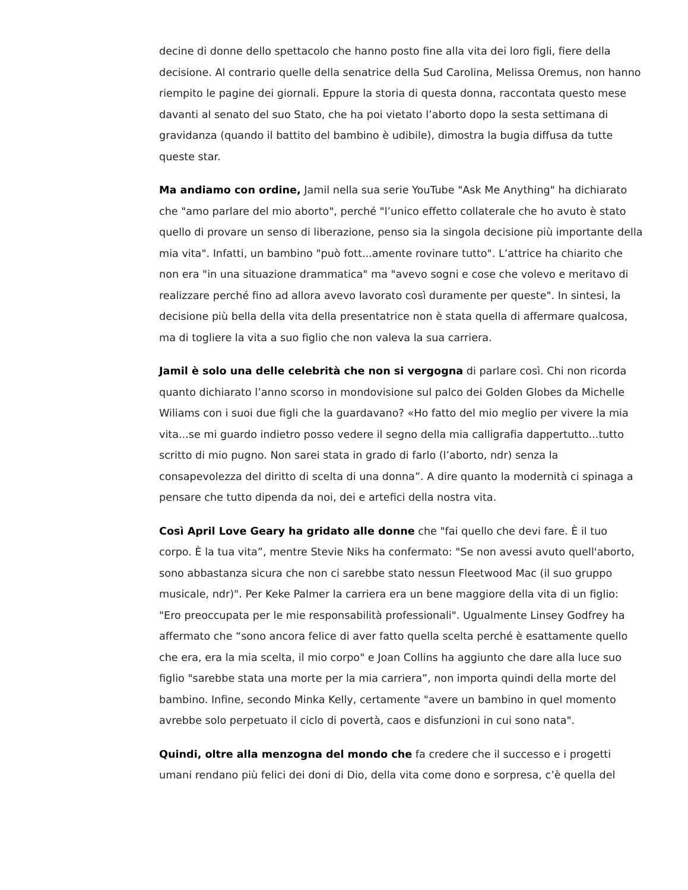decine di donne dello spettacolo che hanno posto fine alla vita dei loro figli, fiere della decisione. Al contrario quelle della senatrice della Sud Carolina, Melissa Oremus, non hanno riempito le pagine dei giornali. Eppure la storia di questa donna, raccontata questo mese davanti al senato del suo Stato, che ha poi vietato l’aborto dopo la sesta settimana di gravidanza (quando il battito del bambino è udibile), dimostra la bugia diffusa da tutte queste star.
Ma andiamo con ordine, Jamil nella sua serie YouTube "Ask Me Anything" ha dichiarato che "amo parlare del mio aborto", perché "l’unico effetto collaterale che ho avuto è stato quello di provare un senso di liberazione, penso sia la singola decisione più importante della mia vita". Infatti, un bambino "può fott...amente rovinare tutto". L’attrice ha chiarito che non era "in una situazione drammatica" ma "avevo sogni e cose che volevo e meritavo di realizzare perché fino ad allora avevo lavorato così duramente per queste". In sintesi, la decisione più bella della vita della presentatrice non è stata quella di affermare qualcosa, ma di togliere la vita a suo figlio che non valeva la sua carriera.
Jamil è solo una delle celebrità che non si vergogna di parlare così. Chi non ricorda quanto dichiarato l’anno scorso in mondovisione sul palco dei Golden Globes da Michelle Wiliams con i suoi due figli che la guardavano? «Ho fatto del mio meglio per vivere la mia vita...se mi guardo indietro posso vedere il segno della mia calligrafia dappertutto...tutto scritto di mio pugno. Non sarei stata in grado di farlo (l’aborto, ndr) senza la consapevolezza del diritto di scelta di una donna”. A dire quanto la modernità ci spinaga a pensare che tutto dipenda da noi, dei e artefici della nostra vita.
Così April Love Geary ha gridato alle donne che "fai quello che devi fare. È il tuo corpo. È la tua vita”, mentre Stevie Niks ha confermato: "Se non avessi avuto quell'aborto, sono abbastanza sicura che non ci sarebbe stato nessun Fleetwood Mac (il suo gruppo musicale, ndr)". Per Keke Palmer la carriera era un bene maggiore della vita di un figlio: "Ero preoccupata per le mie responsabilità professionali". Ugualmente Linsey Godfrey ha affermato che “sono ancora felice di aver fatto quella scelta perché è esattamente quello che era, era la mia scelta, il mio corpo" e Joan Collins ha aggiunto che dare alla luce suo figlio "sarebbe stata una morte per la mia carriera”, non importa quindi della morte del bambino. Infine, secondo Minka Kelly, certamente "avere un bambino in quel momento avrebbe solo perpetuato il ciclo di povertà, caos e disfunzioni in cui sono nata".
Quindi, oltre alla menzogna del mondo che fa credere che il successo e i progetti umani rendano più felici dei doni di Dio, della vita come dono e sorpresa, c’è quella del